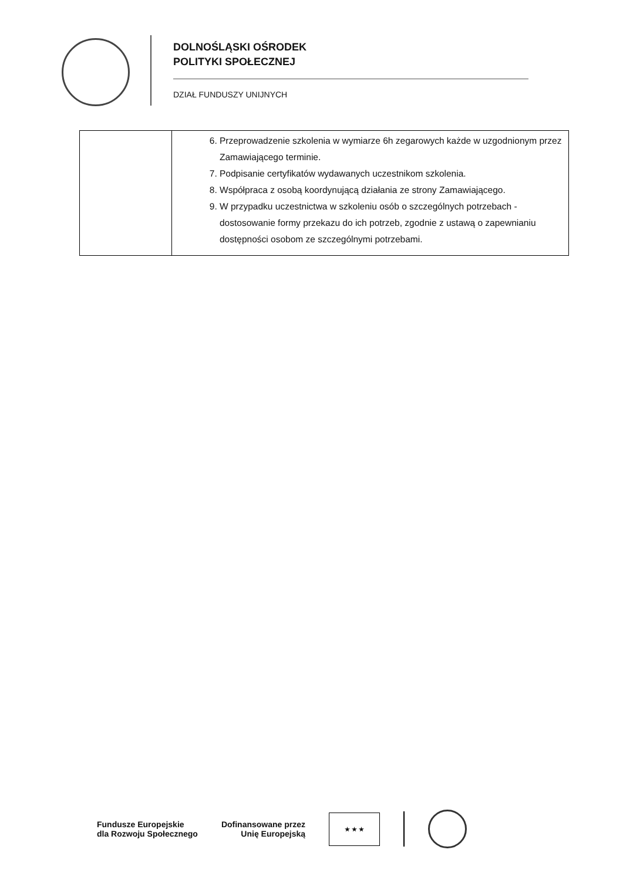DOLNOŚLĄSKI OŚRODEK
POLITYKI SPOŁECZNEJ
DZIAŁ FUNDUSZY UNIJNYCH
| | 6. Przeprowadzenie szkolenia w wymiarze 6h zegarowych każde w uzgodnionym przez Zamawiającego terminie. 7. Podpisanie certyfikatów wydawanych uczestnikom szkolenia. 8. Współpraca z osobą koordynującą działania ze strony Zamawiającego. 9. W przypadku uczestnictwa w szkoleniu osób o szczególnych potrzebach - dostosowanie formy przekazu do ich potrzeb, zgodnie z ustawą o zapewnianiu dostępności osobom ze szczególnymi potrzebami. |
Fundusze Europejskie
dla Rozwoju Społecznego
Dofinansowane przez
Unię Europejską
★ ★ ★